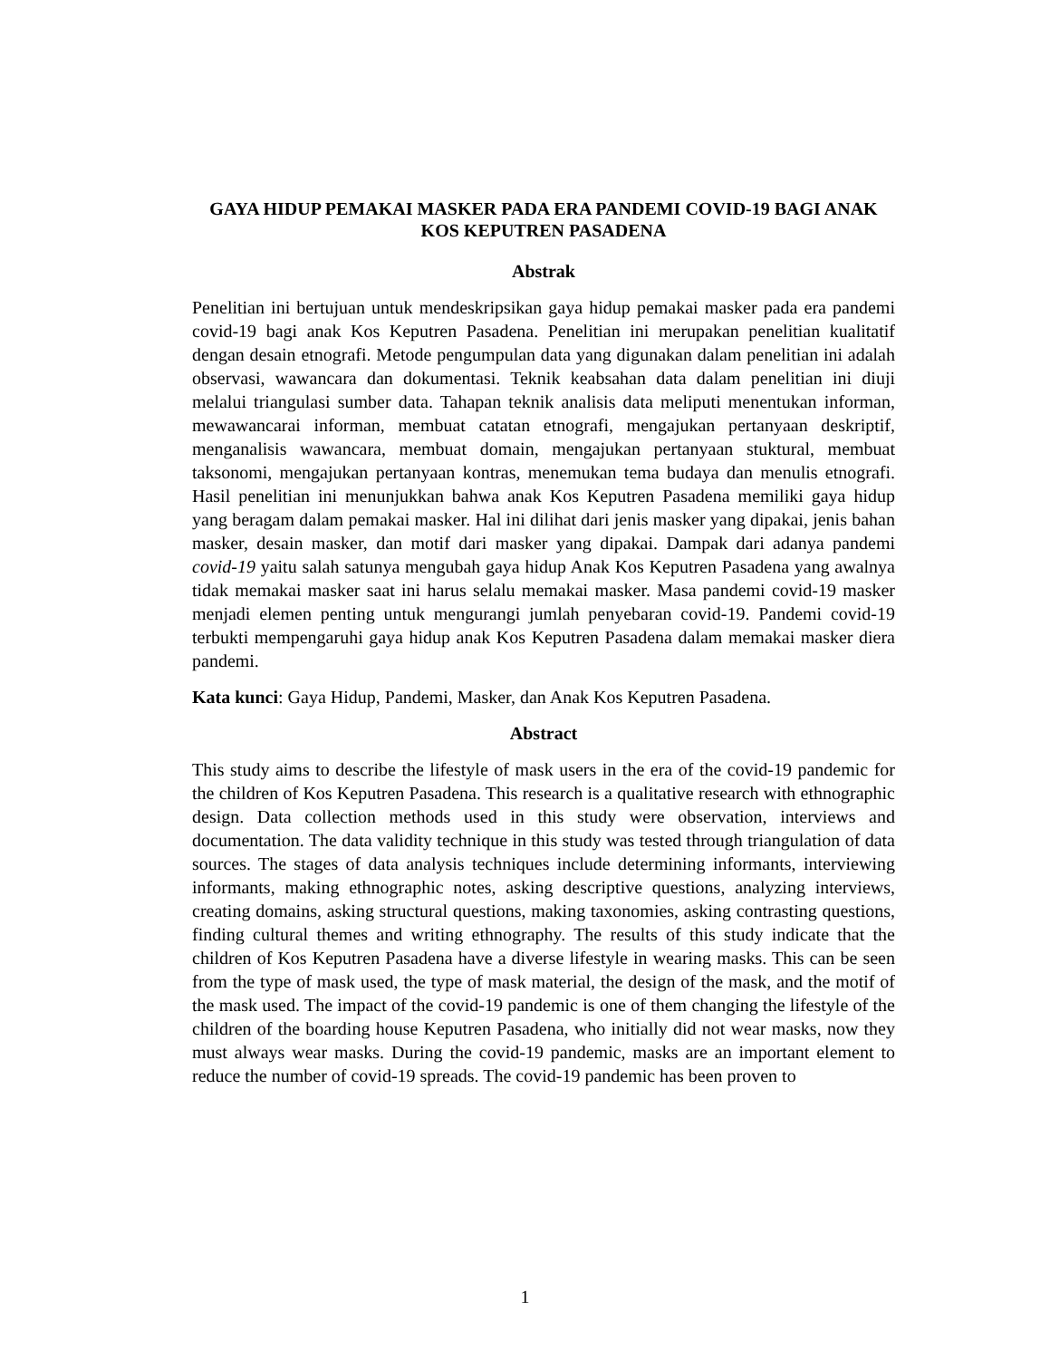GAYA HIDUP PEMAKAI MASKER PADA ERA PANDEMI COVID-19 BAGI ANAK KOS KEPUTREN PASADENA
Abstrak
Penelitian ini bertujuan untuk mendeskripsikan gaya hidup pemakai masker pada era pandemi covid-19 bagi anak Kos Keputren Pasadena. Penelitian ini merupakan penelitian kualitatif dengan desain etnografi. Metode pengumpulan data yang digunakan dalam penelitian ini adalah observasi, wawancara dan dokumentasi. Teknik keabsahan data dalam penelitian ini diuji melalui triangulasi sumber data. Tahapan teknik analisis data meliputi menentukan informan, mewawancarai informan, membuat catatan etnografi, mengajukan pertanyaan deskriptif, menganalisis wawancara, membuat domain, mengajukan pertanyaan stuktural, membuat taksonomi, mengajukan pertanyaan kontras, menemukan tema budaya dan menulis etnografi. Hasil penelitian ini menunjukkan bahwa anak Kos Keputren Pasadena memiliki gaya hidup yang beragam dalam pemakai masker. Hal ini dilihat dari jenis masker yang dipakai, jenis bahan masker, desain masker, dan motif dari masker yang dipakai. Dampak dari adanya pandemi covid-19 yaitu salah satunya mengubah gaya hidup Anak Kos Keputren Pasadena yang awalnya tidak memakai masker saat ini harus selalu memakai masker. Masa pandemi covid-19 masker menjadi elemen penting untuk mengurangi jumlah penyebaran covid-19. Pandemi covid-19 terbukti mempengaruhi gaya hidup anak Kos Keputren Pasadena dalam memakai masker diera pandemi.
Kata kunci: Gaya Hidup, Pandemi, Masker, dan Anak Kos Keputren Pasadena.
Abstract
This study aims to describe the lifestyle of mask users in the era of the covid-19 pandemic for the children of Kos Keputren Pasadena. This research is a qualitative research with ethnographic design. Data collection methods used in this study were observation, interviews and documentation. The data validity technique in this study was tested through triangulation of data sources. The stages of data analysis techniques include determining informants, interviewing informants, making ethnographic notes, asking descriptive questions, analyzing interviews, creating domains, asking structural questions, making taxonomies, asking contrasting questions, finding cultural themes and writing ethnography. The results of this study indicate that the children of Kos Keputren Pasadena have a diverse lifestyle in wearing masks. This can be seen from the type of mask used, the type of mask material, the design of the mask, and the motif of the mask used. The impact of the covid-19 pandemic is one of them changing the lifestyle of the children of the boarding house Keputren Pasadena, who initially did not wear masks, now they must always wear masks. During the covid-19 pandemic, masks are an important element to reduce the number of covid-19 spreads. The covid-19 pandemic has been proven to
1